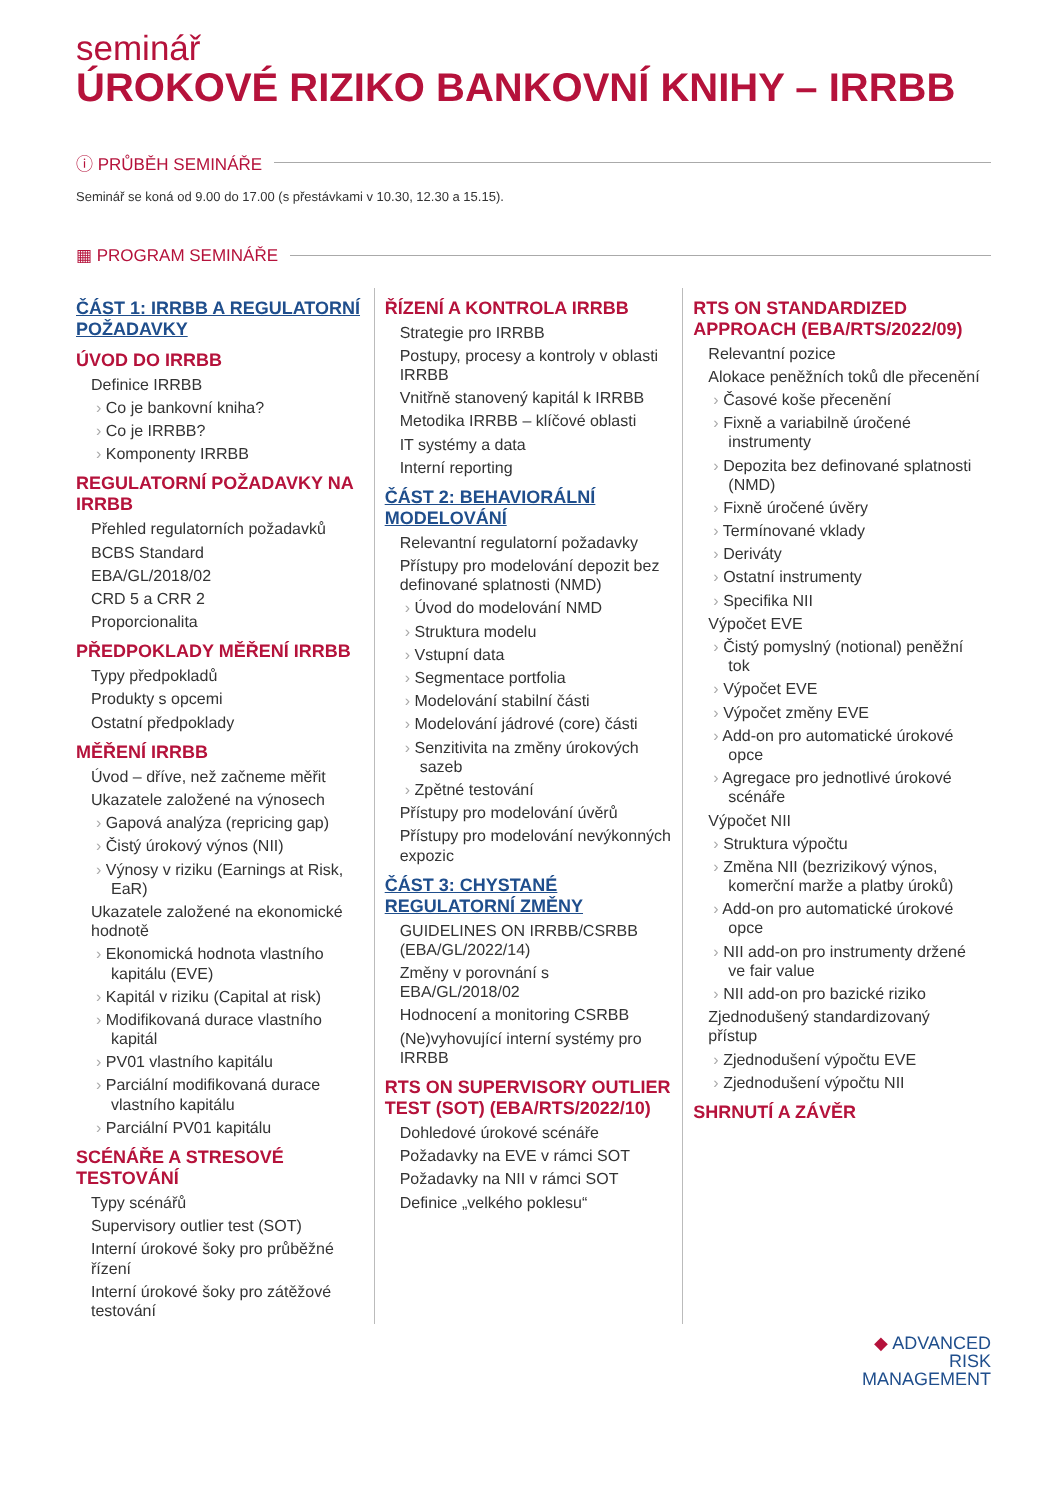seminář
ÚROKOVÉ RIZIKO BANKOVNÍ KNIHY – IRRBB
ⓘ PRŮBĚH SEMINÁŘE
Seminář se koná od 9.00 do 17.00 (s přestávkami v 10.30, 12.30 a 15.15).
▦ PROGRAM SEMINÁŘE
ČÁST 1: IRRBB A REGULATORNÍ POŽADAVKY
ÚVOD DO IRRBB
Definice IRRBB
Co je bankovní kniha?
Co je IRRBB?
Komponenty IRRBB
REGULATORNÍ POŽADAVKY NA IRRBB
Přehled regulatorních požadavků
BCBS Standard
EBA/GL/2018/02
CRD 5 a CRR 2
Proporcionalita
PŘEDPOKLADY MĚŘENÍ IRRBB
Typy předpokladů
Produkty s opcemi
Ostatní předpoklady
MĚŘENÍ IRRBB
Úvod – dříve, než začneme měřit
Ukazatele založené na výnosech
Gapová analýza (repricing gap)
Čistý úrokový výnos (NII)
Výnosy v riziku (Earnings at Risk, EaR)
Ukazatele založené na ekonomické hodnotě
Ekonomická hodnota vlastního kapitálu (EVE)
Kapitál v riziku (Capital at risk)
Modifikovaná durace vlastního kapitál
PV01 vlastního kapitálu
Parciální modifikovaná durace vlastního kapitálu
Parciální PV01 kapitálu
SCÉNÁŘE A STRESOVÉ TESTOVÁNÍ
Typy scénářů
Supervisory outlier test (SOT)
Interní úrokové šoky pro průběžné řízení
Interní úrokové šoky pro zátěžové testování
ŘÍZENÍ A KONTROLA IRRBB
Strategie pro IRRBB
Postupy, procesy a kontroly v oblasti IRRBB
Vnitřně stanovený kapitál k IRRBB
Metodika IRRBB – klíčové oblasti
IT systémy a data
Interní reporting
ČÁST 2: BEHAVIORÁLNÍ MODELOVÁNÍ
Relevantní regulatorní požadavky
Přístupy pro modelování depozit bez definované splatnosti (NMD)
Úvod do modelování NMD
Struktura modelu
Vstupní data
Segmentace portfolia
Modelování stabilní části
Modelování jádrové (core) části
Senzitivita na změny úrokových sazeb
Zpětné testování
Přístupy pro modelování úvěrů
Přístupy pro modelování nevýkonných expozic
ČÁST 3: CHYSTANÉ REGULATORNÍ ZMĚNY
GUIDELINES ON IRRBB/CSRBB (EBA/GL/2022/14)
Změny v porovnání s EBA/GL/2018/02
Hodnocení a monitoring CSRBB
(Ne)vyhovující interní systémy pro IRRBB
RTS ON SUPERVISORY OUTLIER TEST (SOT) (EBA/RTS/2022/10)
Dohledové úrokové scénáře
Požadavky na EVE v rámci SOT
Požadavky na NII v rámci SOT
Definice „velkého poklesu“
RTS ON STANDARDIZED APPROACH (EBA/RTS/2022/09)
Relevantní pozice
Alokace peněžních toků dle přecenění
Časové koše přecenění
Fixně a variabilně úročené instrumenty
Depozita bez definované splatnosti (NMD)
Fixně úročené úvěry
Termínované vklady
Deriváty
Ostatní instrumenty
Specifika NII
Výpočet EVE
Čistý pomyslný (notional) peněžní tok
Výpočet EVE
Výpočet změny EVE
Add-on pro automatické úrokové opce
Agregace pro jednotlivé úrokové scénáře
Výpočet NII
Struktura výpočtu
Změna NII (bezrizikový výnos, komerční marže a platby úroků)
Add-on pro automatické úrokové opce
NII add-on pro instrumenty držené ve fair value
NII add-on pro bazické riziko
Zjednodušený standardizovaný přístup
Zjednodušení výpočtu EVE
Zjednodušení výpočtu NII
SHRNUTÍ A ZÁVĚR
◆ ADVANCED
RISK
MANAGEMENT